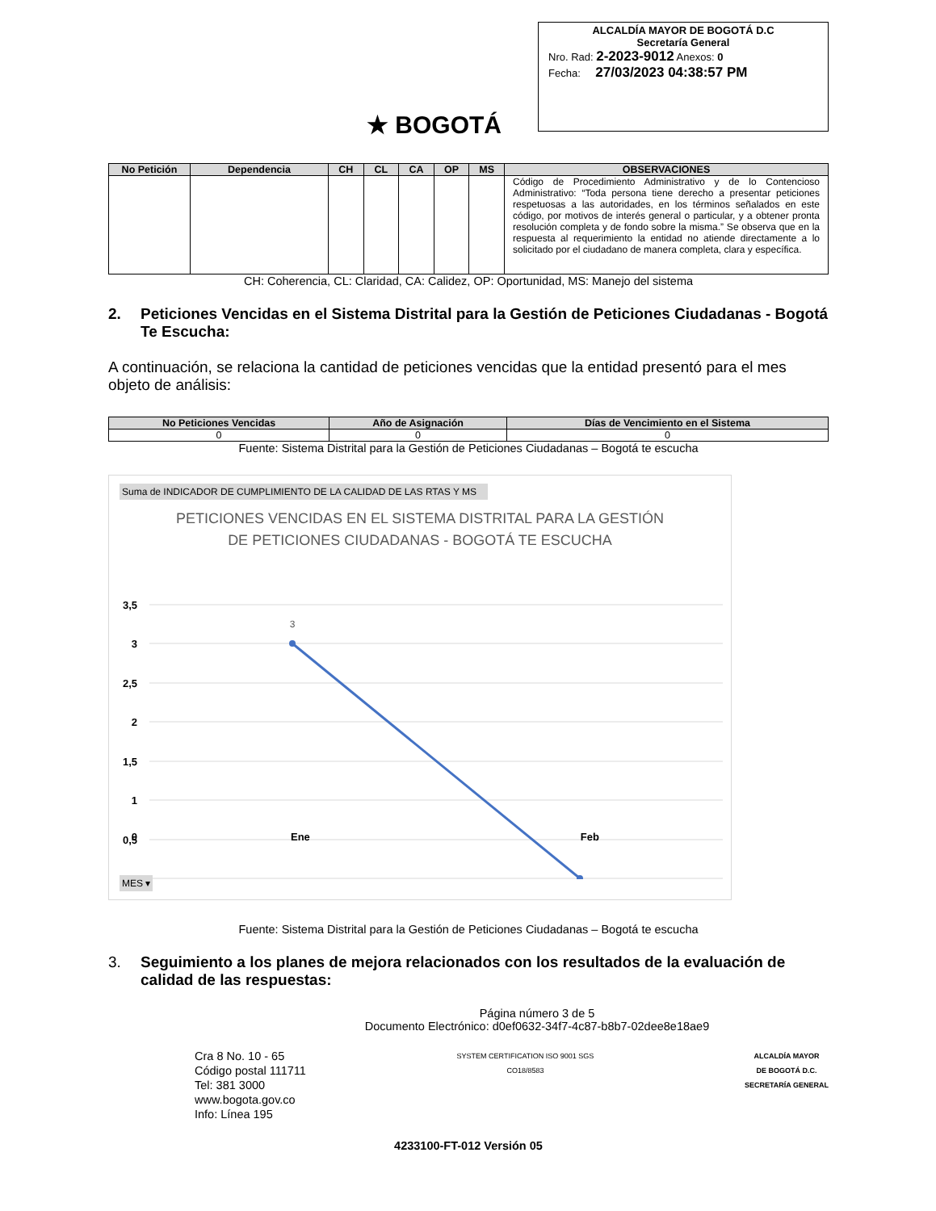★ BOGOTÁ
ALCALDÍA MAYOR DE BOGOTÁ D.C
Secretaría General
Nro. Rad: 2-2023-9012 Anexos: 0
Fecha: 27/03/2023 04:38:57 PM
| No Petición | Dependencia | CH | CL | CA | OP | MS | OBSERVACIONES |
| --- | --- | --- | --- | --- | --- | --- | --- |
| | | | | | | | Código de Procedimiento Administrativo y de lo Contencioso Administrativo: “Toda persona tiene derecho a presentar peticiones respetuosas a las autoridades, en los términos señalados en este código, por motivos de interés general o particular, y a obtener pronta resolución completa y de fondo sobre la misma.” Se observa que en la respuesta al requerimiento la entidad no atiende directamente a lo solicitado por el ciudadano de manera completa, clara y específica. |
CH: Coherencia, CL: Claridad, CA: Calidez, OP: Oportunidad, MS: Manejo del sistema
2. Peticiones Vencidas en el Sistema Distrital para la Gestión de Peticiones Ciudadanas - Bogotá Te Escucha:
A continuación, se relaciona la cantidad de peticiones vencidas que la entidad presentó para el mes objeto de análisis:
| No Peticiones Vencidas | Año de Asignación | Días de Vencimiento en el Sistema |
| --- | --- | --- |
| 0 | 0 | 0 |
Fuente: Sistema Distrital para la Gestión de Peticiones Ciudadanas – Bogotá te escucha
Suma de INDICADOR DE CUMPLIMIENTO DE LA CALIDAD DE LAS RTAS Y MS
PETICIONES VENCIDAS EN EL SISTEMA DISTRITAL PARA LA GESTIÓN
DE PETICIONES CIUDADANAS - BOGOTÁ TE ESCUCHA
3,5
3
2,5
2
1,5
1
0,5
3
0 Ene Feb
MES ▾
Fuente: Sistema Distrital para la Gestión de Peticiones Ciudadanas – Bogotá te escucha
3. Seguimiento a los planes de mejora relacionados con los resultados de la evaluación de calidad de las respuestas:
Página número 3 de 5
Documento Electrónico: d0ef0632-34f7-4c87-b8b7-02dee8e18ae9
Cra 8 No. 10 - 65
Código postal 111711
Tel: 381 3000
www.bogota.gov.co
Info: Línea 195
SYSTEM CERTIFICATION ISO 9001 SGS
CO18/8583
ALCALDÍA MAYOR
DE BOGOTÁ D.C.
SECRETARÍA GENERAL
4233100-FT-012 Versión 05